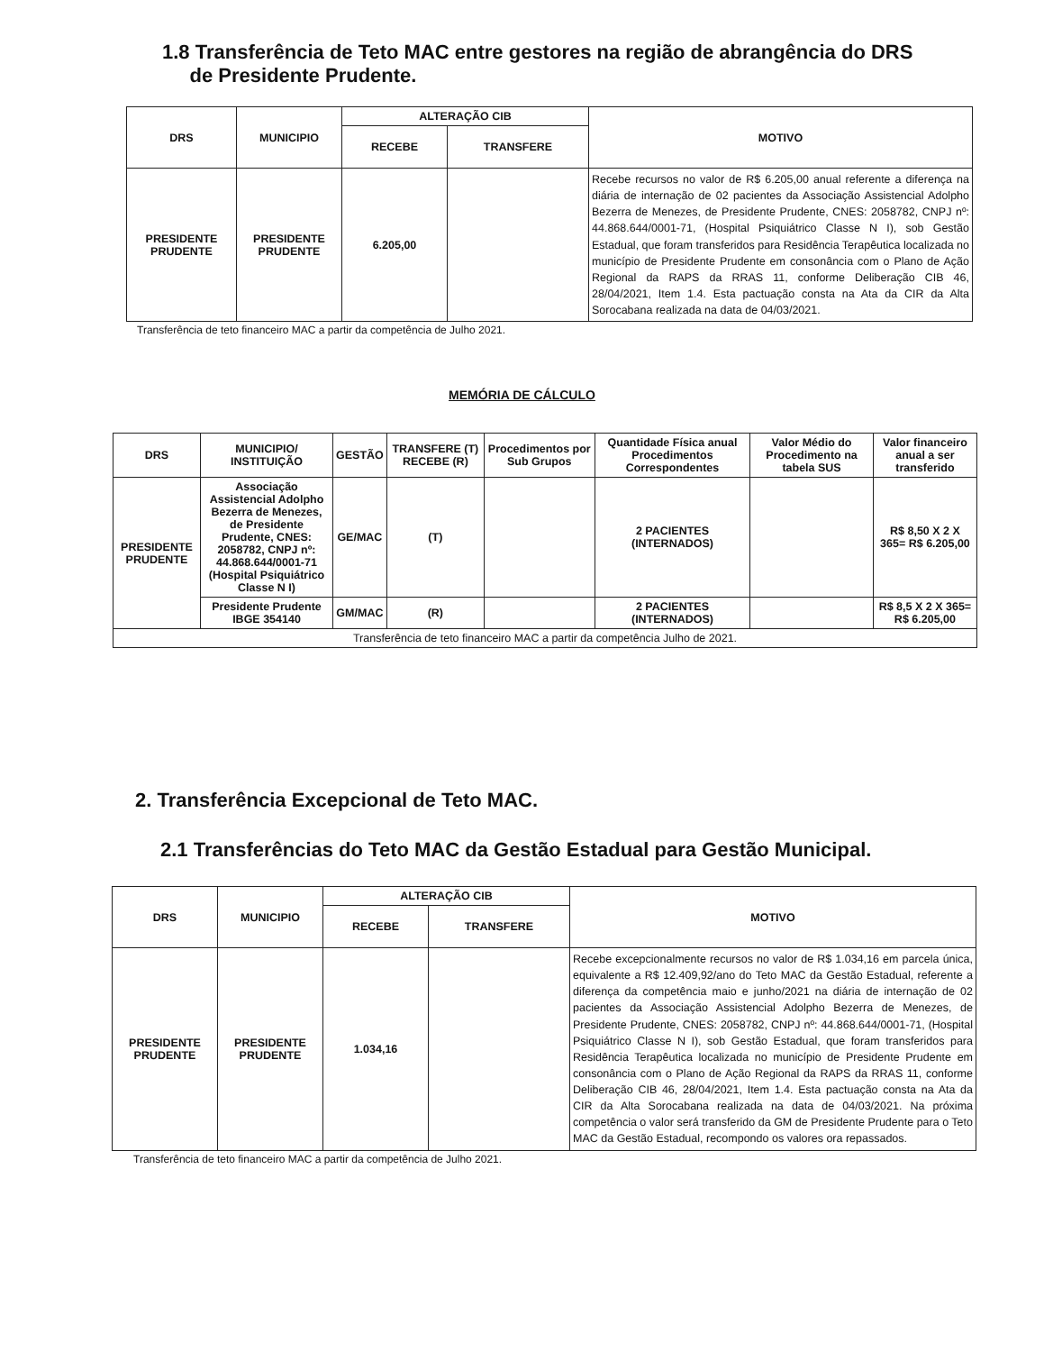1.8 Transferência de Teto MAC entre gestores na região de abrangência do DRS
de Presidente Prudente.
| DRS | MUNICIPIO | ALTERAÇÃO CIB | | MOTIVO |
| --- | --- | --- | --- | --- |
| | | RECEBE | TRANSFERE | |
| PRESIDENTE PRUDENTE | PRESIDENTE PRUDENTE | 6.205,00 | | Recebe recursos no valor de R$ 6.205,00 anual referente a diferença na diária de internação de 02 pacientes da Associação Assistencial Adolpho Bezerra de Menezes, de Presidente Prudente, CNES: 2058782, CNPJ nº: 44.868.644/0001-71, (Hospital Psiquiátrico Classe N I), sob Gestão Estadual, que foram transferidos para Residência Terapêutica localizada no município de Presidente Prudente em consonância com o Plano de Ação Regional da RAPS da RRAS 11, conforme Deliberação CIB 46, 28/04/2021, Item 1.4. Esta pactuação consta na Ata da CIR da Alta Sorocabana realizada na data de 04/03/2021. |
Transferência de teto financeiro MAC a partir da competência de Julho 2021.
MEMÓRIA DE CÁLCULO
| DRS | MUNICIPIO/ INSTITUIÇÃO | GESTÃO | TRANSFERE (T) RECEBE (R) | Procedimentos por Sub Grupos | Quantidade Física anual Procedimentos Correspondentes | Valor Médio do Procedimento na tabela SUS | Valor financeiro anual a ser transferido |
| --- | --- | --- | --- | --- | --- | --- | --- |
| PRESIDENTE PRUDENTE | Associação Assistencial Adolpho Bezerra de Menezes, de Presidente Prudente, CNES: 2058782, CNPJ nº: 44.868.644/0001-71 (Hospital Psiquiátrico Classe N I) | GE/MAC | (T) | | 2 PACIENTES (INTERNADOS) | | R$ 8,50 X 2 X 365= R$ 6.205,00 |
| | Presidente Prudente IBGE 354140 | GM/MAC | (R) | | 2 PACIENTES (INTERNADOS) | | R$ 8,5 X 2 X 365= R$ 6.205,00 |
| Transferência de teto financeiro MAC a partir da competência Julho de 2021. | | | | | | | |
2. Transferência Excepcional de Teto MAC.
2.1 Transferências do Teto MAC da Gestão Estadual para Gestão Municipal.
| DRS | MUNICIPIO | ALTERAÇÃO CIB | | MOTIVO |
| --- | --- | --- | --- | --- |
| | | RECEBE | TRANSFERE | |
| PRESIDENTE PRUDENTE | PRESIDENTE PRUDENTE | 1.034,16 | | Recebe excepcionalmente recursos no valor de R$ 1.034,16 em parcela única, equivalente a R$ 12.409,92/ano do Teto MAC da Gestão Estadual, referente a diferença da competência maio e junho/2021 na diária de internação de 02 pacientes da Associação Assistencial Adolpho Bezerra de Menezes, de Presidente Prudente, CNES: 2058782, CNPJ nº: 44.868.644/0001-71, (Hospital Psiquiátrico Classe N I), sob Gestão Estadual, que foram transferidos para Residência Terapêutica localizada no município de Presidente Prudente em consonância com o Plano de Ação Regional da RAPS da RRAS 11, conforme Deliberação CIB 46, 28/04/2021, Item 1.4. Esta pactuação consta na Ata da CIR da Alta Sorocabana realizada na data de 04/03/2021. Na próxima competência o valor será transferido da GM de Presidente Prudente para o Teto MAC da Gestão Estadual, recompondo os valores ora repassados. |
Transferência de teto financeiro MAC a partir da competência de Julho 2021.